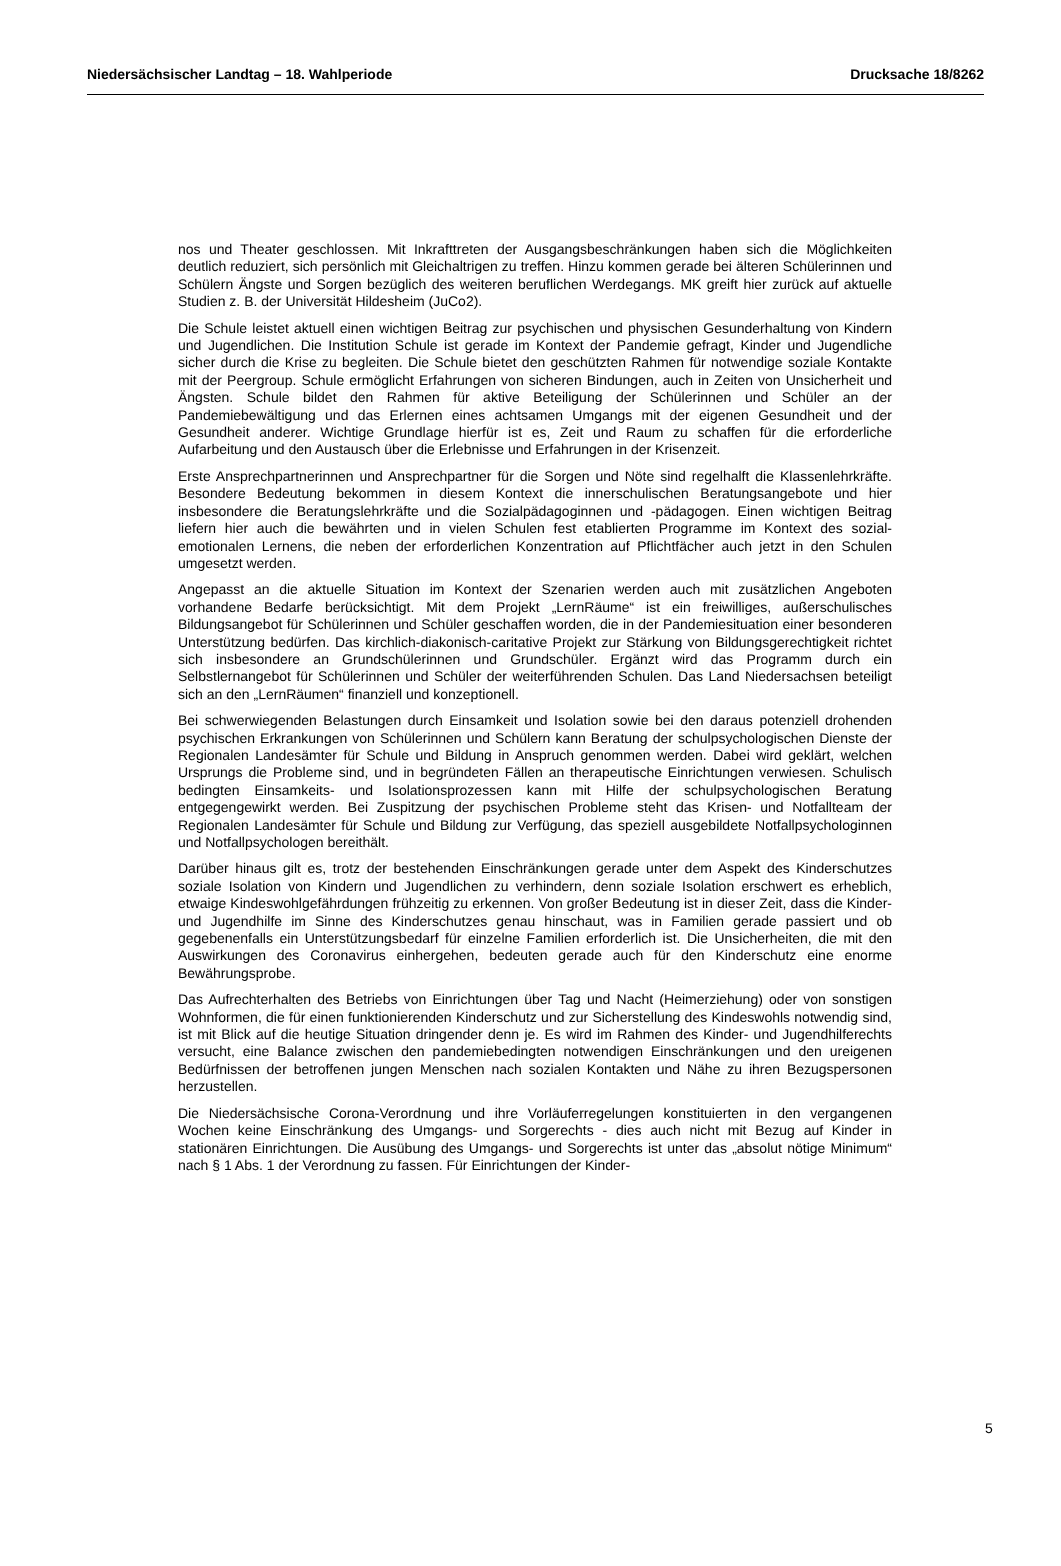Niedersächsischer Landtag – 18. Wahlperiode Drucksache 18/8262
nos und Theater geschlossen. Mit Inkrafttreten der Ausgangsbeschränkungen haben sich die Möglichkeiten deutlich reduziert, sich persönlich mit Gleichaltrigen zu treffen. Hinzu kommen gerade bei älteren Schülerinnen und Schülern Ängste und Sorgen bezüglich des weiteren beruflichen Werdegangs. MK greift hier zurück auf aktuelle Studien z. B. der Universität Hildesheim (JuCo2).
Die Schule leistet aktuell einen wichtigen Beitrag zur psychischen und physischen Gesunderhaltung von Kindern und Jugendlichen. Die Institution Schule ist gerade im Kontext der Pandemie gefragt, Kinder und Jugendliche sicher durch die Krise zu begleiten. Die Schule bietet den geschützten Rahmen für notwendige soziale Kontakte mit der Peergroup. Schule ermöglicht Erfahrungen von sicheren Bindungen, auch in Zeiten von Unsicherheit und Ängsten. Schule bildet den Rahmen für aktive Beteiligung der Schülerinnen und Schüler an der Pandemiebewältigung und das Erlernen eines achtsamen Umgangs mit der eigenen Gesundheit und der Gesundheit anderer. Wichtige Grundlage hierfür ist es, Zeit und Raum zu schaffen für die erforderliche Aufarbeitung und den Austausch über die Erlebnisse und Erfahrungen in der Krisenzeit.
Erste Ansprechpartnerinnen und Ansprechpartner für die Sorgen und Nöte sind regelhalft die Klassenlehrkräfte. Besondere Bedeutung bekommen in diesem Kontext die innerschulischen Beratungsangebote und hier insbesondere die Beratungslehrkräfte und die Sozialpädagoginnen und -pädagogen. Einen wichtigen Beitrag liefern hier auch die bewährten und in vielen Schulen fest etablierten Programme im Kontext des sozial-emotionalen Lernens, die neben der erforderlichen Konzentration auf Pflichtfächer auch jetzt in den Schulen umgesetzt werden.
Angepasst an die aktuelle Situation im Kontext der Szenarien werden auch mit zusätzlichen Angeboten vorhandene Bedarfe berücksichtigt. Mit dem Projekt „LernRäume“ ist ein freiwilliges, außerschulisches Bildungsangebot für Schülerinnen und Schüler geschaffen worden, die in der Pandemiesituation einer besonderen Unterstützung bedürfen. Das kirchlich-diakonisch-caritative Projekt zur Stärkung von Bildungsgerechtigkeit richtet sich insbesondere an Grundschülerinnen und Grundschüler. Ergänzt wird das Programm durch ein Selbstlernangebot für Schülerinnen und Schüler der weiterführenden Schulen. Das Land Niedersachsen beteiligt sich an den „LernRäumen“ finanziell und konzeptionell.
Bei schwerwiegenden Belastungen durch Einsamkeit und Isolation sowie bei den daraus potenziell drohenden psychischen Erkrankungen von Schülerinnen und Schülern kann Beratung der schulpsychologischen Dienste der Regionalen Landesämter für Schule und Bildung in Anspruch genommen werden. Dabei wird geklärt, welchen Ursprungs die Probleme sind, und in begründeten Fällen an therapeutische Einrichtungen verwiesen. Schulisch bedingten Einsamkeits- und Isolationsprozessen kann mit Hilfe der schulpsychologischen Beratung entgegengewirkt werden. Bei Zuspitzung der psychischen Probleme steht das Krisen- und Notfallteam der Regionalen Landesämter für Schule und Bildung zur Verfügung, das speziell ausgebildete Notfallpsychologinnen und Notfallpsychologen bereithält.
Darüber hinaus gilt es, trotz der bestehenden Einschränkungen gerade unter dem Aspekt des Kinderschutzes soziale Isolation von Kindern und Jugendlichen zu verhindern, denn soziale Isolation erschwert es erheblich, etwaige Kindeswohlgefährdungen frühzeitig zu erkennen. Von großer Bedeutung ist in dieser Zeit, dass die Kinder- und Jugendhilfe im Sinne des Kinderschutzes genau hinschaut, was in Familien gerade passiert und ob gegebenenfalls ein Unterstützungsbedarf für einzelne Familien erforderlich ist. Die Unsicherheiten, die mit den Auswirkungen des Coronavirus einhergehen, bedeuten gerade auch für den Kinderschutz eine enorme Bewährungsprobe.
Das Aufrechterhalten des Betriebs von Einrichtungen über Tag und Nacht (Heimerziehung) oder von sonstigen Wohnformen, die für einen funktionierenden Kinderschutz und zur Sicherstellung des Kindeswohls notwendig sind, ist mit Blick auf die heutige Situation dringender denn je. Es wird im Rahmen des Kinder- und Jugendhilferechts versucht, eine Balance zwischen den pandemiebedingten notwendigen Einschränkungen und den ureigenen Bedürfnissen der betroffenen jungen Menschen nach sozialen Kontakten und Nähe zu ihren Bezugspersonen herzustellen.
Die Niedersächsische Corona-Verordnung und ihre Vorläuferregelungen konstituierten in den vergangenen Wochen keine Einschränkung des Umgangs- und Sorgerechts - dies auch nicht mit Bezug auf Kinder in stationären Einrichtungen. Die Ausübung des Umgangs- und Sorgerechts ist unter das „absolut nötige Minimum“ nach § 1 Abs. 1 der Verordnung zu fassen. Für Einrichtungen der Kinder-
5